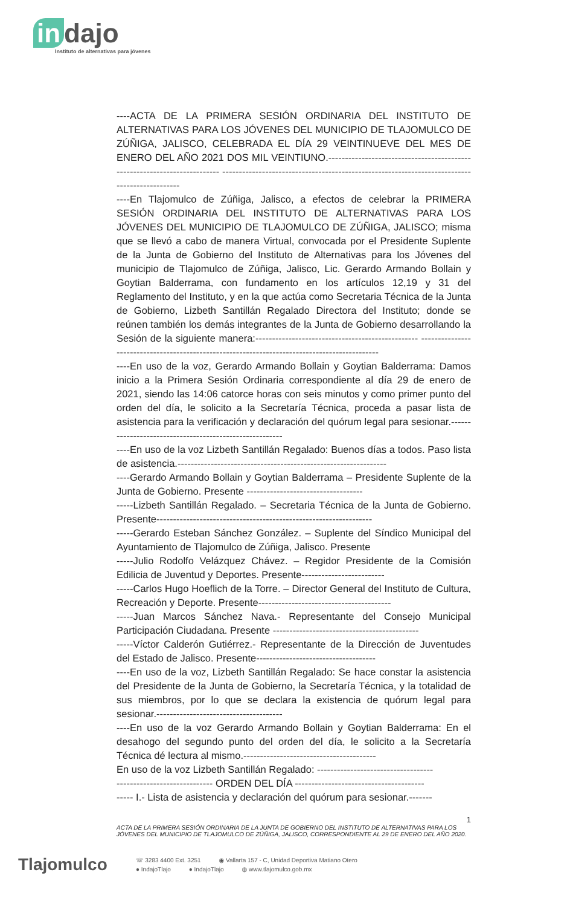in dajo
Instituto de alternativas para jóvenes
----ACTA DE LA PRIMERA SESIÓN ORDINARIA DEL INSTITUTO DE ALTERNATIVAS PARA LOS JÓVENES DEL MUNICIPIO DE TLAJOMULCO DE ZÚÑIGA, JALISCO, CELEBRADA EL DÍA 29 VEINTINUEVE DEL MES DE ENERO DEL AÑO 2021 DOS MIL VEINTIUNO.-------------------------------------------------------------------------- ----------------------------------------------------------------------------------------------
----En Tlajomulco de Zúñiga, Jalisco, a efectos de celebrar la PRIMERA SESIÓN ORDINARIA DEL INSTITUTO DE ALTERNATIVAS PARA LOS JÓVENES DEL MUNICIPIO DE TLAJOMULCO DE ZÚÑIGA, JALISCO; misma que se llevó a cabo de manera Virtual, convocada por el Presidente Suplente de la Junta de Gobierno del Instituto de Alternativas para los Jóvenes del municipio de Tlajomulco de Zúñiga, Jalisco, Lic. Gerardo Armando Bollain y Goytian Balderrama, con fundamento en los artículos 12,19 y 31 del Reglamento del Instituto, y en la que actúa como Secretaria Técnica de la Junta de Gobierno, Lizbeth Santillán Regalado Directora del Instituto; donde se reúnen también los demás integrantes de la Junta de Gobierno desarrollando la Sesión de la siguiente manera:------------------------------------------------- ----------------------------------------------------------------------------------------------
----En uso de la voz, Gerardo Armando Bollain y Goytian Balderrama: Damos inicio a la Primera Sesión Ordinaria correspondiente al día 29 de enero de 2021, siendo las 14:06 catorce horas con seis minutos y como primer punto del orden del día, le solicito a la Secretaría Técnica, proceda a pasar lista de asistencia para la verificación y declaración del quórum legal para sesionar.--------------------------------------------------------
----En uso de la voz Lizbeth Santillán Regalado: Buenos días a todos. Paso lista de asistencia.---------------------------------------------------------------
----Gerardo Armando Bollain y Goytian Balderrama – Presidente Suplente de la Junta de Gobierno. Presente -----------------------------------
-----Lizbeth Santillán Regalado. – Secretaria Técnica de la Junta de Gobierno. Presente-----------------------------------------------------------------
-----Gerardo Esteban Sánchez González. – Suplente del Síndico Municipal del Ayuntamiento de Tlajomulco de Zúñiga, Jalisco. Presente
-----Julio Rodolfo Velázquez Chávez. – Regidor Presidente de la Comisión Edilicia de Juventud y Deportes. Presente-------------------------
-----Carlos Hugo Hoeflich de la Torre. – Director General del Instituto de Cultura, Recreación y Deporte. Presente----------------------------------------
-----Juan Marcos Sánchez Nava.- Representante del Consejo Municipal Participación Ciudadana. Presente --------------------------------------------
-----Víctor Calderón Gutiérrez.- Representante de la Dirección de Juventudes del Estado de Jalisco. Presente------------------------------------
----En uso de la voz, Lizbeth Santillán Regalado: Se hace constar la asistencia del Presidente de la Junta de Gobierno, la Secretaría Técnica, y la totalidad de sus miembros, por lo que se declara la existencia de quórum legal para sesionar.--------------------------------------
----En uso de la voz Gerardo Armando Bollain y Goytian Balderrama: En el desahogo del segundo punto del orden del día, le solicito a la Secretaría Técnica dé lectura al mismo.----------------------------------------
En uso de la voz Lizbeth Santillán Regalado: -----------------------------------
----------------------------- ORDEN DEL DÍA ---------------------------------------
----- I.- Lista de asistencia y declaración del quórum para sesionar.-------
1
ACTA DE LA PRIMERA SESIÓN ORDINARIA DE LA JUNTA DE GOBIERNO DEL INSTITUTO DE ALTERNATIVAS PARA LOS JÓVENES DEL MUNICIPIO DE TLAJOMULCO DE ZÚÑIGA, JALISCO, CORRESPONDIENTE AL 29 DE ENERO DEL AÑO 2020.
Tlajomulco
☏ 3283 4400 Ext. 3251 ◉ Vallarta 157 - C, Unidad Deportiva Matiano Otero
● IndajoTlajo ● IndajoTlajo ◍ www.tlajomulco.gob.mx